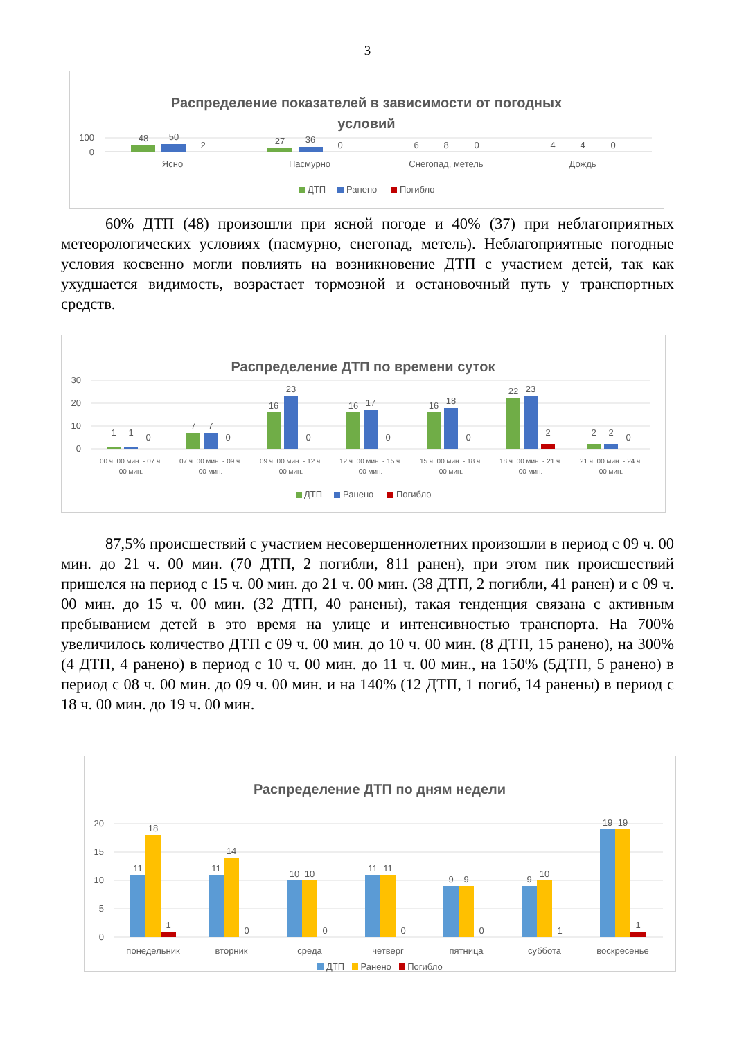3
Распределение показателей в зависимости от погодных
условий
100
0
48
50
2
27
36
0
6
8
0
4
4
0
Ясно
Пасмурно
Снегопад, метель
Дождь
ДТП
Ранено
Погибло
60% ДТП (48) произошли при ясной погоде и 40% (37) при неблагоприятных метеорологических условиях (пасмурно, снегопад, метель). Неблагоприятные погодные условия косвенно могли повлиять на возникновение ДТП с участием детей, так как ухудшается видимость, возрастает тормозной и остановочный путь у транспортных средств.
Распределение ДТП по времени суток
30
20
10
0
1
1
0
7
7
0
16
23
0
16
17
0
16
18
0
22
23
2
2
2
0
00 ч. 00 мин. - 07 ч.
00 мин.
07 ч. 00 мин. - 09 ч.
00 мин.
09 ч. 00 мин. - 12 ч.
00 мин.
12 ч. 00 мин. - 15 ч.
00 мин.
15 ч. 00 мин. - 18 ч.
00 мин.
18 ч. 00 мин. - 21 ч.
00 мин.
21 ч. 00 мин. - 24 ч.
00 мин.
ДТП
Ранено
Погибло
87,5% происшествий с участием несовершеннолетних произошли в период с 09 ч. 00 мин. до 21 ч. 00 мин. (70 ДТП, 2 погибли, 811 ранен), при этом пик происшествий пришелся на период с 15 ч. 00 мин. до 21 ч. 00 мин. (38 ДТП, 2 погибли, 41 ранен) и с 09 ч. 00 мин. до 15 ч. 00 мин. (32 ДТП, 40 ранены), такая тенденция связана с активным пребыванием детей в это время на улице и интенсивностью транспорта. На 700% увеличилось количество ДТП с 09 ч. 00 мин. до 10 ч. 00 мин. (8 ДТП, 15 ранено), на 300% (4 ДТП, 4 ранено) в период с 10 ч. 00 мин. до 11 ч. 00 мин., на 150% (5ДТП, 5 ранено) в период с 08 ч. 00 мин. до 09 ч. 00 мин. и на 140% (12 ДТП, 1 погиб, 14 ранены) в период с 18 ч. 00 мин. до 19 ч. 00 мин.
Распределение ДТП по дням недели
20
15
10
5
0
11
18
1
11
14
0
10
10
0
11
11
0
9
9
0
9
10
1
19
19
1
понедельник
вторник
среда
четверг
пятница
суббота
воскресенье
ДТП Ранено Погибло